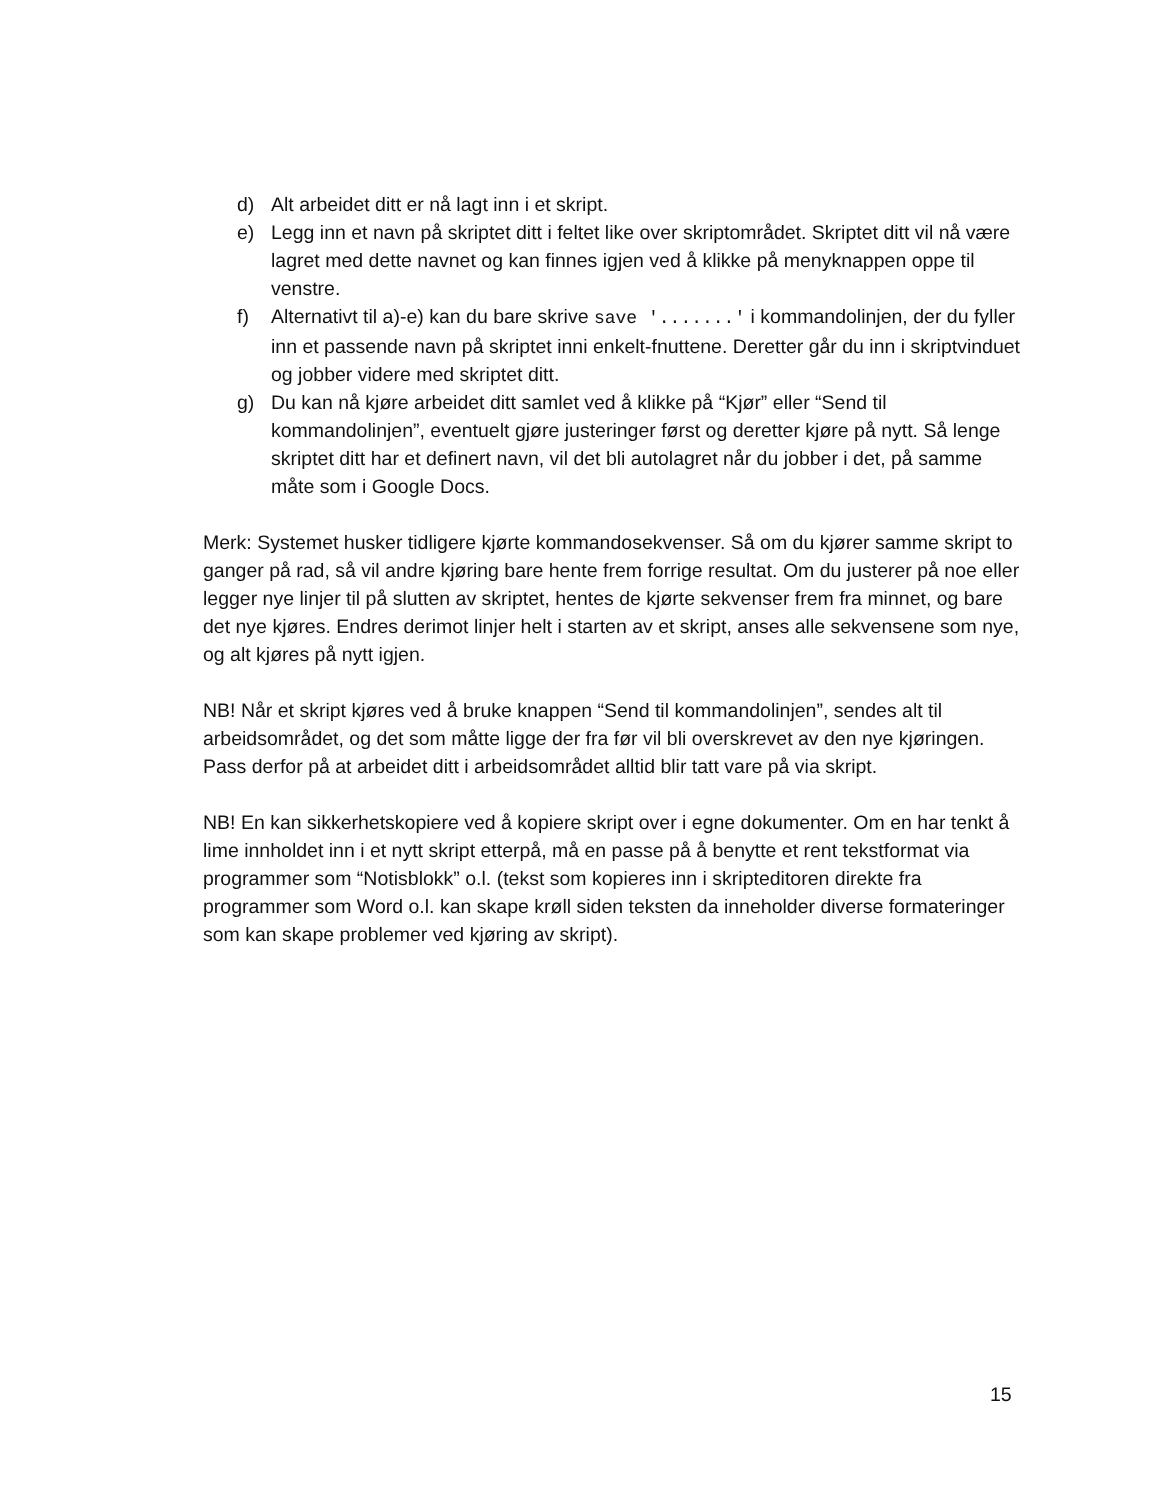d) Alt arbeidet ditt er nå lagt inn i et skript.
e) Legg inn et navn på skriptet ditt i feltet like over skriptområdet. Skriptet ditt vil nå være lagret med dette navnet og kan finnes igjen ved å klikke på menyknappen oppe til venstre.
f) Alternativt til a)-e) kan du bare skrive save '.......' i kommandolinjen, der du fyller inn et passende navn på skriptet inni enkelt-fnuttene. Deretter går du inn i skriptvinduet og jobber videre med skriptet ditt.
g) Du kan nå kjøre arbeidet ditt samlet ved å klikke på “Kjør” eller “Send til kommandolinjen”, eventuelt gjøre justeringer først og deretter kjøre på nytt. Så lenge skriptet ditt har et definert navn, vil det bli autolagret når du jobber i det, på samme måte som i Google Docs.
Merk: Systemet husker tidligere kjørte kommandosekvenser. Så om du kjører samme skript to ganger på rad, så vil andre kjøring bare hente frem forrige resultat. Om du justerer på noe eller legger nye linjer til på slutten av skriptet, hentes de kjørte sekvenser frem fra minnet, og bare det nye kjøres. Endres derimot linjer helt i starten av et skript, anses alle sekvensene som nye, og alt kjøres på nytt igjen.
NB! Når et skript kjøres ved å bruke knappen “Send til kommandolinjen”, sendes alt til arbeidsområdet, og det som måtte ligge der fra før vil bli overskrevet av den nye kjøringen. Pass derfor på at arbeidet ditt i arbeidsområdet alltid blir tatt vare på via skript.
NB! En kan sikkerhetskopiere ved å kopiere skript over i egne dokumenter. Om en har tenkt å lime innholdet inn i et nytt skript etterpå, må en passe på å benytte et rent tekstformat via programmer som “Notisblokk” o.l. (tekst som kopieres inn i skripteditoren direkte fra programmer som Word o.l. kan skape krøll siden teksten da inneholder diverse formateringer som kan skape problemer ved kjøring av skript).
15